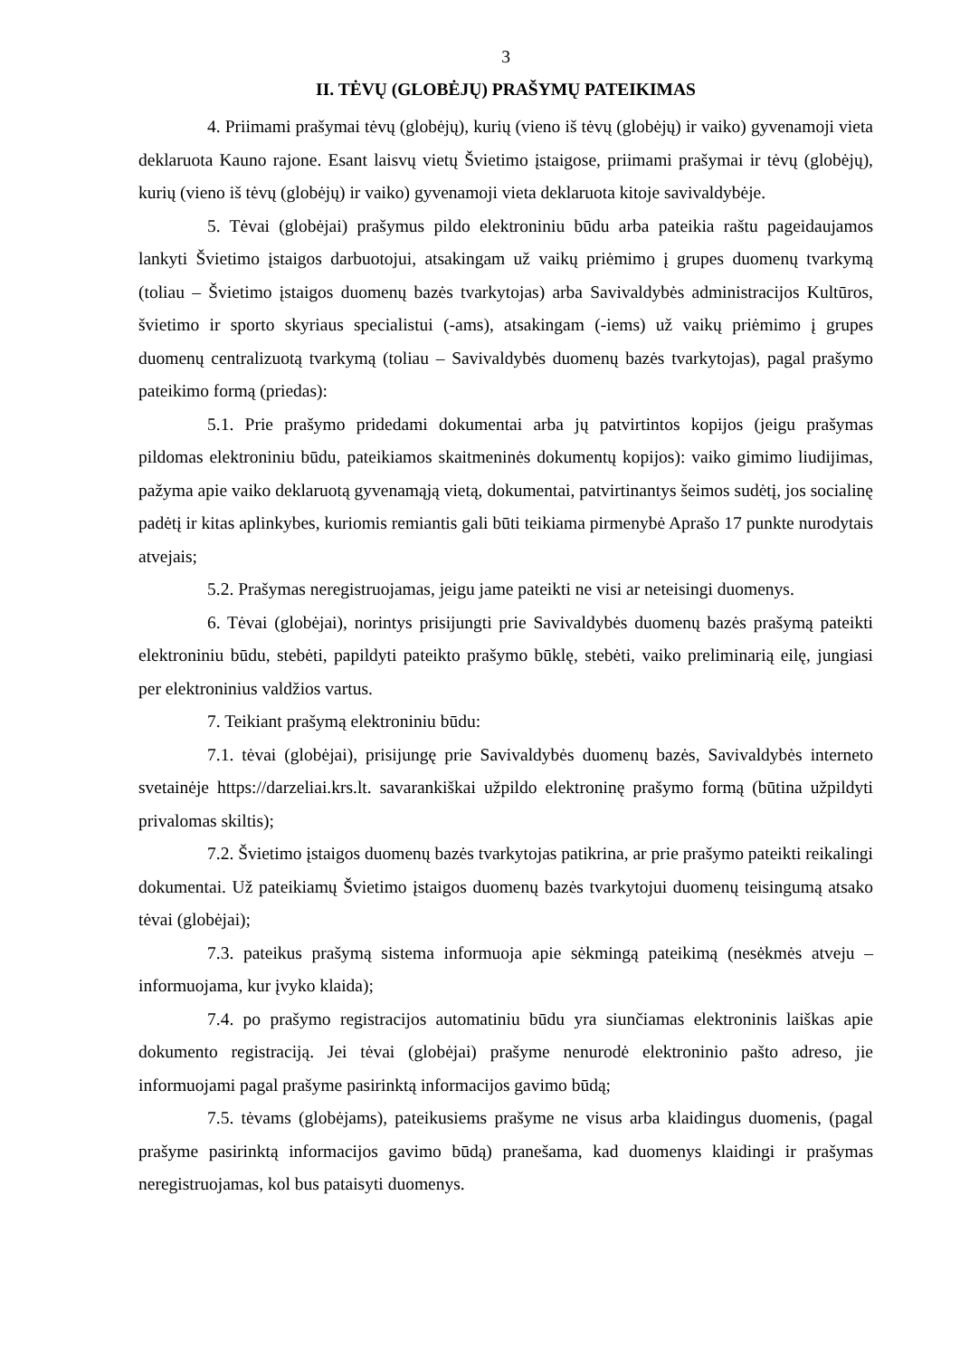3
II. TĖVŲ (GLOBĖJŲ) PRAŠYMŲ PATEIKIMAS
4. Priimami prašymai tėvų (globėjų), kurių (vieno iš tėvų (globėjų) ir vaiko) gyvenamoji vieta deklaruota Kauno rajone. Esant laisvų vietų Švietimo įstaigose, priimami prašymai ir tėvų (globėjų), kurių (vieno iš tėvų (globėjų) ir vaiko) gyvenamoji vieta deklaruota kitoje savivaldybėje.
5. Tėvai (globėjai) prašymus pildo elektroniniu būdu arba pateikia raštu pageidaujamos lankyti Švietimo įstaigos darbuotojui, atsakingam už vaikų priėmimo į grupes duomenų tvarkymą (toliau – Švietimo įstaigos duomenų bazės tvarkytojas) arba Savivaldybės administracijos Kultūros, švietimo ir sporto skyriaus specialistui (-ams), atsakingam (-iems) už vaikų priėmimo į grupes duomenų centralizuotą tvarkymą (toliau – Savivaldybės duomenų bazės tvarkytojas), pagal prašymo pateikimo formą (priedas):
5.1. Prie prašymo pridedami dokumentai arba jų patvirtintos kopijos (jeigu prašymas pildomas elektroniniu būdu, pateikiamos skaitmeninės dokumentų kopijos): vaiko gimimo liudijimas, pažyma apie vaiko deklaruotą gyvenamąją vietą, dokumentai, patvirtinantys šeimos sudėtį, jos socialinę padėtį ir kitas aplinkybes, kuriomis remiantis gali būti teikiama pirmenybė Aprašo 17 punkte nurodytais atvejais;
5.2. Prašymas neregistruojamas, jeigu jame pateikti ne visi ar neteisingi duomenys.
6. Tėvai (globėjai), norintys prisijungti prie Savivaldybės duomenų bazės prašymą pateikti elektroniniu būdu, stebėti, papildyti pateikto prašymo būklę, stebėti, vaiko preliminarią eilę, jungiasi per elektroninius valdžios vartus.
7. Teikiant prašymą elektroniniu būdu:
7.1. tėvai (globėjai), prisijungę prie Savivaldybės duomenų bazės, Savivaldybės interneto svetainėje https://darzeliai.krs.lt. savarankiškai užpildo elektroninę prašymo formą (būtina užpildyti privalomas skiltis);
7.2. Švietimo įstaigos duomenų bazės tvarkytojas patikrina, ar prie prašymo pateikti reikalingi dokumentai. Už pateikiamų Švietimo įstaigos duomenų bazės tvarkytojui duomenų teisingumą atsako tėvai (globėjai);
7.3. pateikus prašymą sistema informuoja apie sėkmingą pateikimą (nesėkmės atveju – informuojama, kur įvyko klaida);
7.4. po prašymo registracijos automatiniu būdu yra siunčiamas elektroninis laiškas apie dokumento registraciją. Jei tėvai (globėjai) prašyme nenurodė elektroninio pašto adreso, jie informuojami pagal prašyme pasirinktą informacijos gavimo būdą;
7.5. tėvams (globėjams), pateikusiems prašyme ne visus arba klaidingus duomenis, (pagal prašyme pasirinktą informacijos gavimo būdą) pranešama, kad duomenys klaidingi ir prašymas neregistruojamas, kol bus pataisyti duomenys.